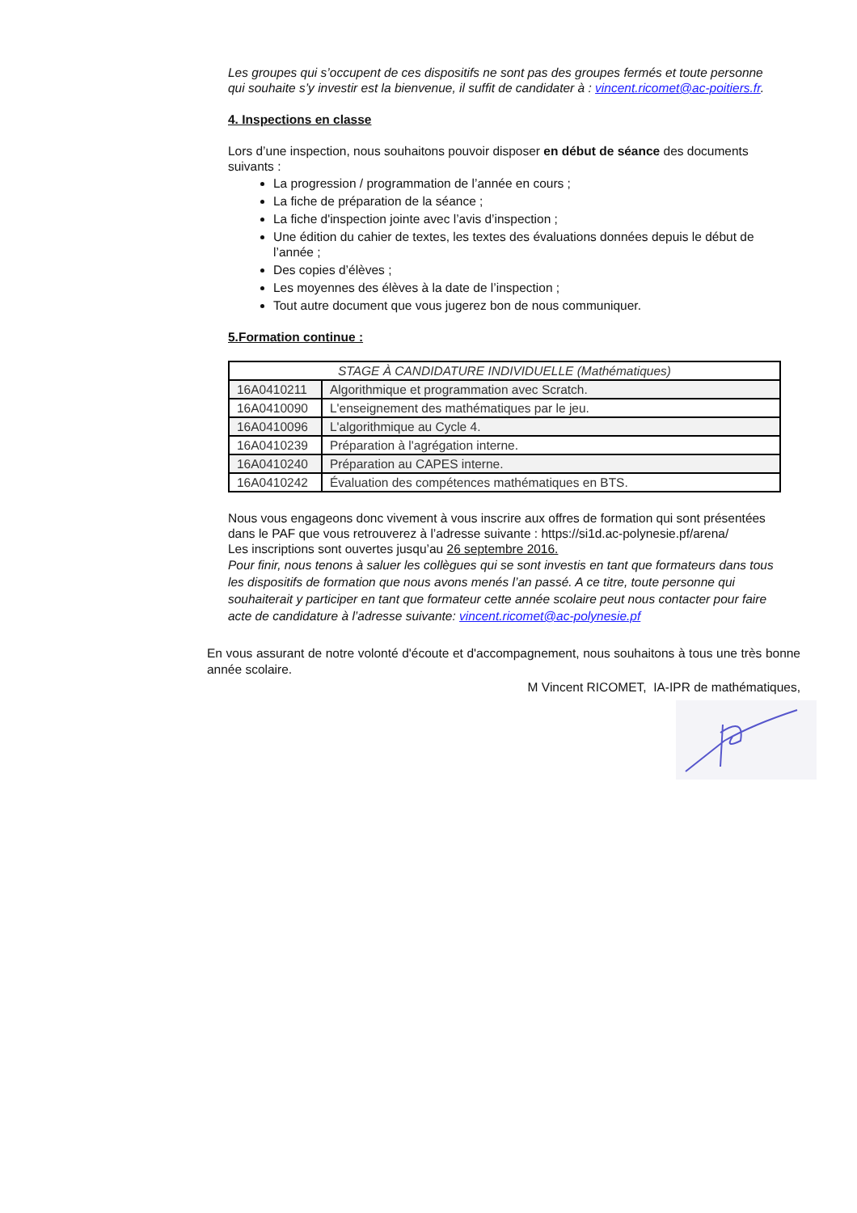Les groupes qui s’occupent de ces dispositifs ne sont pas des groupes fermés et toute personne qui souhaite s’y investir est la bienvenue, il suffit de candidater à : vincent.ricomet@ac-poitiers.fr.
4. Inspections en classe
Lors d’une inspection, nous souhaitons pouvoir disposer en début de séance des documents suivants :
La progression / programmation de l’année en cours ;
La fiche de préparation de la séance ;
La fiche d'inspection jointe avec l’avis d’inspection ;
Une édition du cahier de textes, les textes des évaluations données depuis le début de l’année ;
Des copies d’élèves ;
Les moyennes des élèves à la date de l’inspection ;
Tout autre document que vous jugerez bon de nous communiquer.
5.Formation continue :
| STAGE À CANDIDATURE INDIVIDUELLE (Mathématiques) | |
| --- | --- |
| 16A0410211 | Algorithmique et programmation avec Scratch. |
| 16A0410090 | L'enseignement des mathématiques par le jeu. |
| 16A0410096 | L'algorithmique au Cycle 4. |
| 16A0410239 | Préparation à l'agrégation interne. |
| 16A0410240 | Préparation au CAPES interne. |
| 16A0410242 | Évaluation des compétences mathématiques en BTS. |
Nous vous engageons donc vivement à vous inscrire aux offres de formation qui sont présentées dans le PAF que vous retrouverez à l’adresse suivante : https://si1d.ac-polynesie.pf/arena/
Les inscriptions sont ouvertes jusqu’au 26 septembre 2016.
Pour finir, nous tenons à saluer les collègues qui se sont investis en tant que formateurs dans tous les dispositifs de formation que nous avons menés l’an passé. A ce titre, toute personne qui souhaiterait y participer en tant que formateur cette année scolaire peut nous contacter pour faire acte de candidature à l’adresse suivante: vincent.ricomet@ac-polynesie.pf
En vous assurant de notre volonté d'écoute et d'accompagnement, nous souhaitons à tous une très bonne année scolaire.
M Vincent RICOMET, IA-IPR de mathématiques,